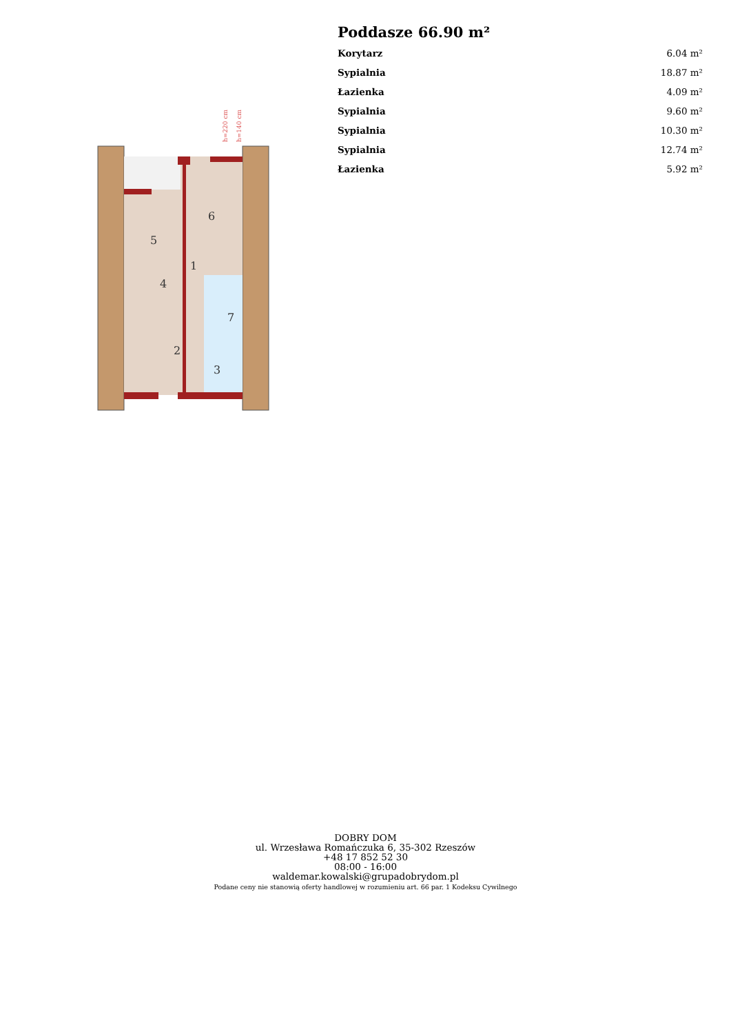h=220 cm
h=140 cm
6
5
1
4
7
2
3
Poddasze 66.90 m²
| Korytarz | 6.04 m² |
| Sypialnia | 18.87 m² |
| Łazienka | 4.09 m² |
| Sypialnia | 9.60 m² |
| Sypialnia | 10.30 m² |
| Sypialnia | 12.74 m² |
| Łazienka | 5.92 m² |
DOBRY DOM
ul. Wrzesława Romańczuka 6, 35-302 Rzeszów
+48 17 852 52 30
08:00 - 16:00
waldemar.kowalski@grupadobrydom.pl
Podane ceny nie stanowią oferty handlowej w rozumieniu art. 66 par. 1 Kodeksu Cywilnego